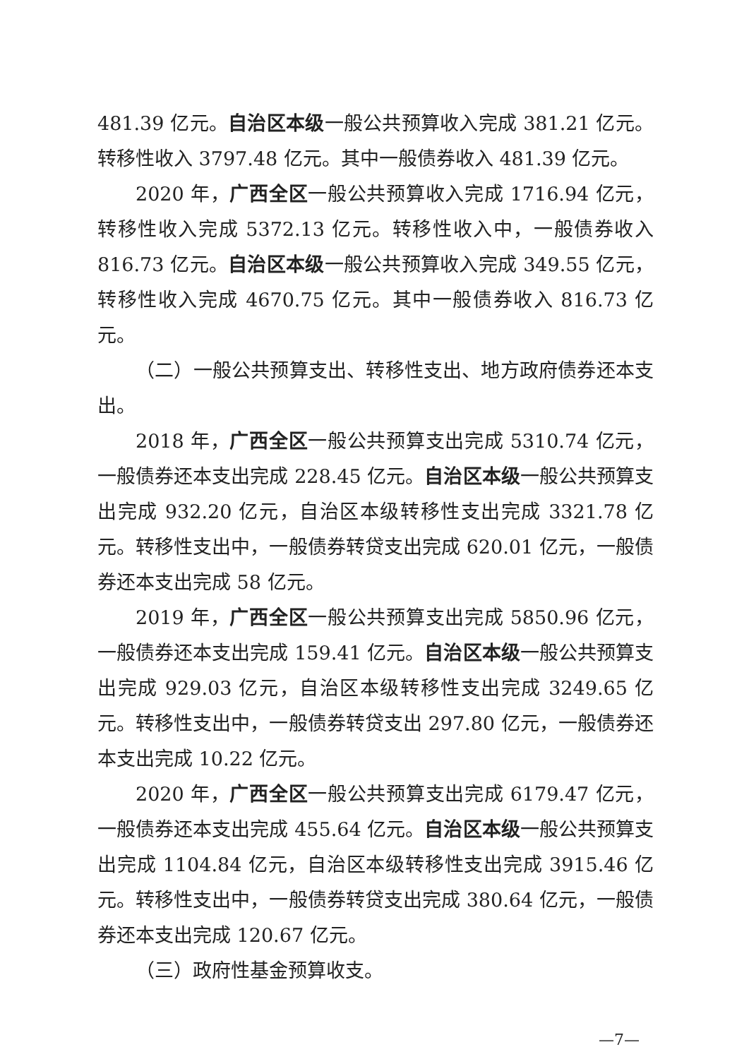481.39 亿元。自治区本级一般公共预算收入完成 381.21 亿元。转移性收入 3797.48 亿元。其中一般债券收入 481.39 亿元。
2020 年，广西全区一般公共预算收入完成 1716.94 亿元，转移性收入完成 5372.13 亿元。转移性收入中，一般债券收入 816.73 亿元。自治区本级一般公共预算收入完成 349.55 亿元，转移性收入完成 4670.75 亿元。其中一般债券收入 816.73 亿元。
（二）一般公共预算支出、转移性支出、地方政府债券还本支出。
2018 年，广西全区一般公共预算支出完成 5310.74 亿元，一般债券还本支出完成 228.45 亿元。自治区本级一般公共预算支出完成 932.20 亿元，自治区本级转移性支出完成 3321.78 亿元。转移性支出中，一般债券转贷支出完成 620.01 亿元，一般债券还本支出完成 58 亿元。
2019 年，广西全区一般公共预算支出完成 5850.96 亿元，一般债券还本支出完成 159.41 亿元。自治区本级一般公共预算支出完成 929.03 亿元，自治区本级转移性支出完成 3249.65 亿元。转移性支出中，一般债券转贷支出 297.80 亿元，一般债券还本支出完成 10.22 亿元。
2020 年，广西全区一般公共预算支出完成 6179.47 亿元，一般债券还本支出完成 455.64 亿元。自治区本级一般公共预算支出完成 1104.84 亿元，自治区本级转移性支出完成 3915.46 亿元。转移性支出中，一般债券转贷支出完成 380.64 亿元，一般债券还本支出完成 120.67 亿元。
（三）政府性基金预算收支。
—7—